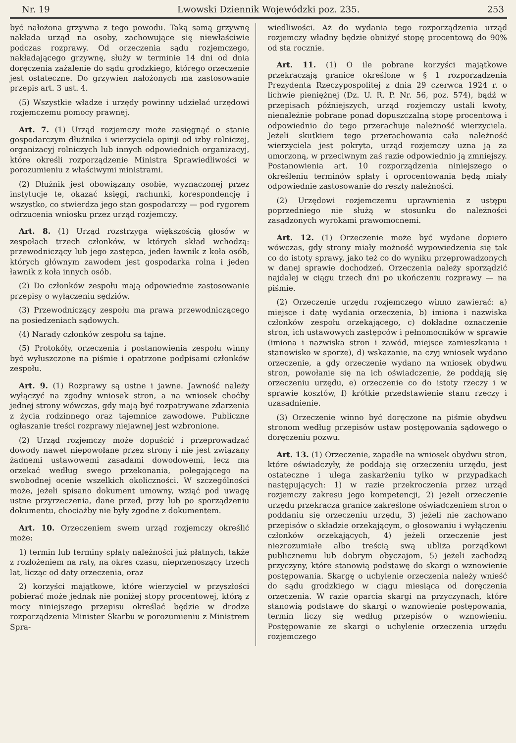Nr. 19 Lwowski Dziennik Wojewódzki poz. 235. 253
być nałożona grzywna z tego powodu. Taką samą grzywnę nakłada urząd na osoby, zachowujące się niewłaściwie podczas rozprawy. Od orzeczenia sądu rozjemczego, nakładającego grzywnę, służy w terminie 14 dni od dnia doręczenia zażalenie do sądu grodzkiego, którego orzeczenie jest ostateczne. Do grzywien nałożonych ma zastosowanie przepis art. 3 ust. 4.
(5) Wszystkie władze i urzędy powinny udzielać urzędowi rozjemczemu pomocy prawnej.
Art. 7. (1) Urząd rozjemczy może zasięgnąć o stanie gospodarczym dłużnika i wierzyciela opinji od izby rolniczej, organizacyj rolniczych lub innych odpowiednich organizacyj, które określi rozporządzenie Ministra Sprawiedliwości w porozumieniu z właściwymi ministrami.
(2) Dłużnik jest obowiązany osobie, wyznaczonej przez instytucje te, okazać księgi, rachunki, korespondencję i wszystko, co stwierdza jego stan gospodarczy — pod rygorem odrzucenia wniosku przez urząd rozjemczy.
Art. 8. (1) Urząd rozstrzyga większością głosów w zespołach trzech członków, w których skład wchodzą: przewodniczący lub jego zastępca, jeden ławnik z koła osób, których głównym zawodem jest gospodarka rolna i jeden ławnik z koła innych osób.
(2) Do członków zespołu mają odpowiednie zastosowanie przepisy o wyłączeniu sędziów.
(3) Przewodniczący zespołu ma prawa przewodniczącego na posiedzeniach sądowych.
(4) Narady członków zespołu są tajne.
(5) Protokóły, orzeczenia i postanowienia zespołu winny być wyłuszczone na piśmie i opatrzone podpisami członków zespołu.
Art. 9. (1) Rozprawy są ustne i jawne. Jawność należy wyłączyć na zgodny wniosek stron, a na wniosek choćby jednej strony wówczas, gdy mają być rozpatrywane zdarzenia z życia rodzinnego oraz tajemnice zawodowe. Publiczne ogłaszanie treści rozprawy niejawnej jest wzbronione.
(2) Urząd rozjemczy może dopuścić i przeprowadzać dowody nawet niepowołane przez strony i nie jest związany żadnemi ustawowemi zasadami dowodowemi, lecz ma orzekać według swego przekonania, polegającego na swobodnej ocenie wszelkich okoliczności. W szczególności może, jeżeli spisano dokument umowny, wziąć pod uwagę ustne przyrzeczenia, dane przed, przy lub po sporządzeniu dokumentu, chociażby nie były zgodne z dokumentem.
Art. 10. Orzeczeniem swem urząd rozjemczy określić może:
1) termin lub terminy spłaty należności już płatnych, także z rozłożeniem na raty, na okres czasu, nieprzenoszący trzech lat, licząc od daty orzeczenia, oraz
2) korzyści majątkowe, które wierzyciel w przyszłości pobierać może jednak nie poniżej stopy procentowej, którą z mocy niniejszego przepisu określać będzie w drodze rozporządzenia Minister Skarbu w porozumieniu z Ministrem Spra-
wiedliwości. Aż do wydania tego rozporządzenia urząd rozjemczy władny będzie obniżyć stopę procentową do 90% od sta rocznie.
Art. 11. (1) O ile pobrane korzyści majątkowe przekraczają granice określone w § 1 rozporządzenia Prezydenta Rzeczypospolitej z dnia 29 czerwca 1924 r. o lichwie pieniężnej (Dz. U. R. P. Nr. 56, poz. 574), bądź w przepisach późniejszych, urząd rozjemczy ustali kwoty, nienależnie pobrane ponad dopuszczalną stopę procentową i odpowiednio do tego przerachuje należność wierzyciela. Jeżeli skutkiem tego przerachowania cała należność wierzyciela jest pokryta, urząd rozjemczy uzna ją za umorzoną, w przeciwnym zaś razie odpowiednio ją zmniejszy. Postanowienia art. 10 rozporządzenia niniejszego o określeniu terminów spłaty i oprocentowania będą miały odpowiednie zastosowanie do reszty należności.
(2) Urzędowi rozjemczemu uprawnienia z ustępu poprzedniego nie służą w stosunku do należności zasądzonych wyrokami prawomocnemi.
Art. 12. (1) Orzeczenie może być wydane dopiero wówczas, gdy strony miały możność wypowiedzenia się tak co do istoty sprawy, jako też co do wyniku przeprowadzonych w danej sprawie dochodzeń. Orzeczenia należy sporządzić najdalej w ciągu trzech dni po ukończeniu rozprawy — na piśmie.
(2) Orzeczenie urzędu rozjemczego winno zawierać: a) miejsce i datę wydania orzeczenia, b) imiona i nazwiska członków zespołu orzekającego, c) dokładne oznaczenie stron, ich ustawowych zastępców i pełnomocników w sprawie (imiona i nazwiska stron i zawód, miejsce zamieszkania i stanowisko w sporze), d) wskazanie, na czyj wniosek wydano orzeczenie, a gdy orzeczenie wydano na wniosek obydwu stron, powołanie się na ich oświadczenie, że poddają się orzeczeniu urzędu, e) orzeczenie co do istoty rzeczy i w sprawie kosztów, f) krótkie przedstawienie stanu rzeczy i uzasadnienie.
(3) Orzeczenie winno być doręczone na piśmie obydwu stronom według przepisów ustaw postępowania sądowego o doręczeniu pozwu.
Art. 13. (1) Orzeczenie, zapadłe na wniosek obydwu stron, które oświadczyły, że poddają się orzeczeniu urzędu, jest ostateczne i ulega zaskarżeniu tylko w przypadkach następujących: 1) w razie przekroczenia przez urząd rozjemczy zakresu jego kompetencji, 2) jeżeli orzeczenie urzędu przekracza granice zakreślone oświadczeniem stron o poddaniu się orzeczeniu urzędu, 3) jeżeli nie zachowano przepisów o składzie orzekającym, o głosowaniu i wyłączeniu członków orzekających, 4) jeżeli orzeczenie jest niezrozumiałe albo treścią swą ubliża porządkowi publicznemu lub dobrym obyczajom, 5) jeżeli zachodzą przyczyny, które stanowią podstawę do skargi o wznowienie postępowania. Skargę o uchylenie orzeczenia należy wnieść do sądu grodzkiego w ciągu miesiąca od doręczenia orzeczenia. W razie oparcia skargi na przyczynach, które stanowią podstawę do skargi o wznowienie postępowania, termin liczy się według przepisów o wznowieniu. Postępowanie ze skargi o uchylenie orzeczenia urzędu rozjemczego